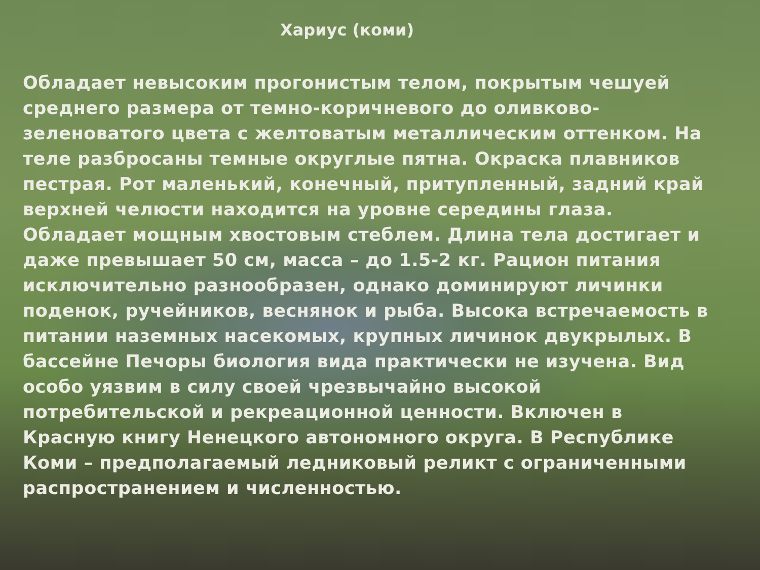Хариус (коми)
Обладает невысоким прогонистым телом, покрытым чешуей среднего размера от темно-коричневого до оливково-зеленоватого цвета с желтоватым металлическим оттенком. На теле разбросаны темные округлые пятна. Окраска плавников пестрая. Рот маленький, конечный, притупленный, задний край верхней челюсти находится на уровне середины глаза. Обладает мощным хвостовым стеблем. Длина тела достигает и даже превышает 50 см, масса – до 1.5-2 кг. Рацион питания исключительно разнообразен, однако доминируют личинки поденок, ручейников, веснянок и рыба. Высока встречаемость в питании наземных насекомых, крупных личинок двукрылых. В бассейне Печоры биология вида практически не изучена. Вид особо уязвим в силу своей чрезвычайно высокой потребительской и рекреационной ценности. Включен в Красную книгу Ненецкого автономного округа. В Республике Коми – предполагаемый ледниковый реликт с ограниченными распространением и численностью.